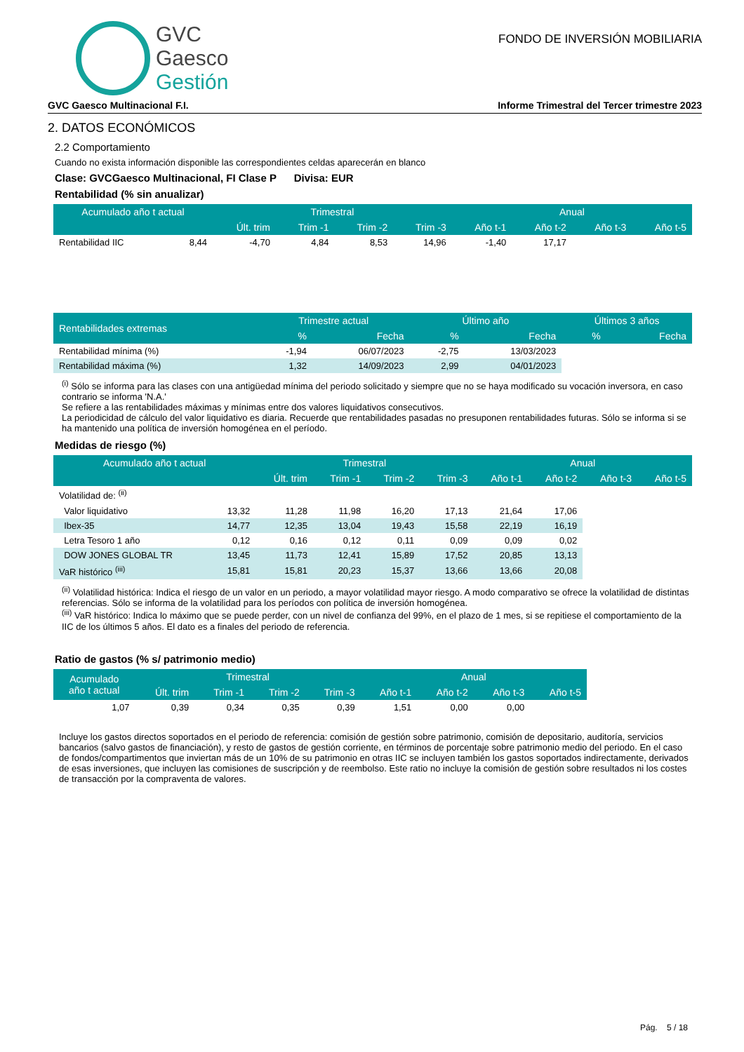GVC
Gaesco
Gestión
FONDO DE INVERSIÓN MOBILIARIA
GVC Gaesco Multinacional F.I. Informe Trimestral del Tercer trimestre 2023
2. DATOS ECONÓMICOS
2.2 Comportamiento
Cuando no exista información disponible las correspondientes celdas aparecerán en blanco
Clase: GVCGaesco Multinacional, FI Clase P Divisa: EUR
Rentabilidad (% sin anualizar)
| Acumulado año t actual | | Trimestral | | | | Anual | | | |
| --- | --- | --- | --- | --- | --- | --- | --- | --- | --- |
| | | Últ. trim | Trim -1 | Trim -2 | Trim -3 | Año t-1 | Año t-2 | Año t-3 | Año t-5 |
| Rentabilidad IIC | 8,44 | -4,70 | 4,84 | 8,53 | 14,96 | -1,40 | 17,17 | | |
| Rentabilidades extremas | Trimestre actual | | Último año | | Últimos 3 años | |
| --- | --- | --- | --- | --- | --- | --- |
| | % | Fecha | % | Fecha | % | Fecha |
| Rentabilidad mínima (%) | -1,94 | 06/07/2023 | -2,75 | 13/03/2023 | | |
| Rentabilidad máxima (%) | 1,32 | 14/09/2023 | 2,99 | 04/01/2023 | | |
<sup>(i)</sup> Sólo se informa para las clases con una antigüedad mínima del periodo solicitado y siempre que no se haya modificado su vocación inversora, en caso contrario se informa 'N.A.'
Se refiere a las rentabilidades máximas y mínimas entre dos valores liquidativos consecutivos.
La periodicidad de cálculo del valor liquidativo es diaria. Recuerde que rentabilidades pasadas no presuponen rentabilidades futuras. Sólo se informa si se ha mantenido una política de inversión homogénea en el período.
Medidas de riesgo (%)
| Acumulado año t actual | | Trimestral | | | | Anual | | | |
| --- | --- | --- | --- | --- | --- | --- | --- | --- | --- |
| | | Últ. trim | Trim -1 | Trim -2 | Trim -3 | Año t-1 | Año t-2 | Año t-3 | Año t-5 |
| Volatilidad de: <sup>(ii)</sup> | | | | | | | | | |
| Valor liquidativo | 13,32 | 11,28 | 11,98 | 16,20 | 17,13 | 21,64 | 17,06 | | |
| Ibex-35 | 14,77 | 12,35 | 13,04 | 19,43 | 15,58 | 22,19 | 16,19 | | |
| Letra Tesoro 1 año | 0,12 | 0,16 | 0,12 | 0,11 | 0,09 | 0,09 | 0,02 | | |
| DOW JONES GLOBAL TR | 13,45 | 11,73 | 12,41 | 15,89 | 17,52 | 20,85 | 13,13 | | |
| VaR histórico <sup>(iii)</sup> | 15,81 | 15,81 | 20,23 | 15,37 | 13,66 | 13,66 | 20,08 | | |
<sup>(ii)</sup> Volatilidad histórica: Indica el riesgo de un valor en un periodo, a mayor volatilidad mayor riesgo. A modo comparativo se ofrece la volatilidad de distintas referencias. Sólo se informa de la volatilidad para los períodos con política de inversión homogénea.
<sup>(iii)</sup> VaR histórico: Indica lo máximo que se puede perder, con un nivel de confianza del 99%, en el plazo de 1 mes, si se repitiese el comportamiento de la IIC de los últimos 5 años. El dato es a finales del periodo de referencia.
Ratio de gastos (% s/ patrimonio medio)
| Acumulado año t actual | Trimestral | | | | Anual | | | |
| --- | --- | --- | --- | --- | --- | --- | --- | --- |
| | Últ. trim | Trim -1 | Trim -2 | Trim -3 | Año t-1 | Año t-2 | Año t-3 | Año t-5 |
| 1,07 | 0,39 | 0,34 | 0,35 | 0,39 | 1,51 | 0,00 | 0,00 | |
Incluye los gastos directos soportados en el periodo de referencia: comisión de gestión sobre patrimonio, comisión de depositario, auditoría, servicios bancarios (salvo gastos de financiación), y resto de gastos de gestión corriente, en términos de porcentaje sobre patrimonio medio del periodo. En el caso de fondos/compartimentos que inviertan más de un 10% de su patrimonio en otras IIC se incluyen también los gastos soportados indirectamente, derivados de esas inversiones, que incluyen las comisiones de suscripción y de reembolso. Este ratio no incluye la comisión de gestión sobre resultados ni los costes de transacción por la compraventa de valores.
Pág. 5 / 18